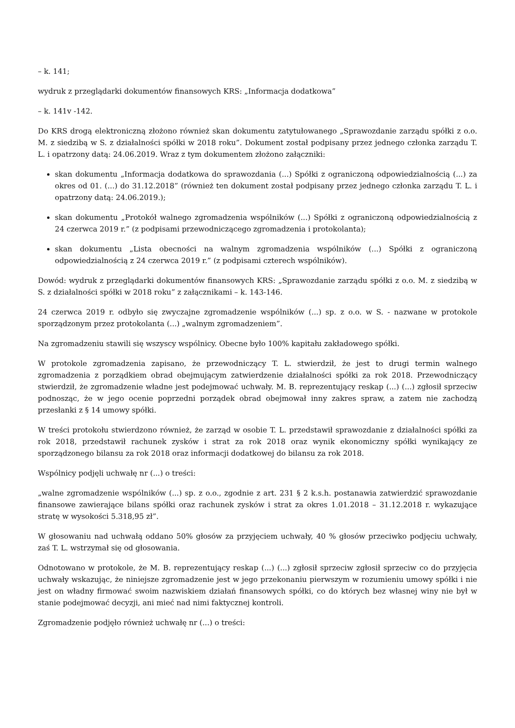– k. 141;
wydruk z przeglądarki dokumentów finansowych KRS: „Informacja dodatkowa”
– k. 141v -142.
Do KRS drogą elektroniczną złożono również skan dokumentu zatytułowanego „Sprawozdanie zarządu spółki z o.o. M. z siedzibą w S. z działalności spółki w 2018 roku”. Dokument został podpisany przez jednego członka zarządu T. L. i opatrzony datą: 24.06.2019. Wraz z tym dokumentem złożono załączniki:
skan dokumentu „Informacja dodatkowa do sprawozdania (...) Spółki z ograniczoną odpowiedzialnością (...) za okres od 01. (...) do 31.12.2018” (również ten dokument został podpisany przez jednego członka zarządu T. L. i opatrzony datą: 24.06.2019.);
skan dokumentu „Protokół walnego zgromadzenia wspólników (...) Spółki z ograniczoną odpowiedzialnością z 24 czerwca 2019 r.” (z podpisami przewodniczącego zgromadzenia i protokolanta);
skan dokumentu „Lista obecności na walnym zgromadzenia wspólników (...) Spółki z ograniczoną odpowiedzialnością z 24 czerwca 2019 r.” (z podpisami czterech wspólników).
Dowód: wydruk z przeglądarki dokumentów finansowych KRS: „Sprawozdanie zarządu spółki z o.o. M. z siedzibą w S. z działalności spółki w 2018 roku” z załącznikami – k. 143-146.
24 czerwca 2019 r. odbyło się zwyczajne zgromadzenie wspólników (...) sp. z o.o. w S. - nazwane w protokole sporządzonym przez protokolanta (...) „walnym zgromadzeniem”.
Na zgromadzeniu stawili się wszyscy wspólnicy. Obecne było 100% kapitału zakładowego spółki.
W protokole zgromadzenia zapisano, że przewodniczący T. L. stwierdził, że jest to drugi termin walnego zgromadzenia z porządkiem obrad obejmującym zatwierdzenie działalności spółki za rok 2018. Przewodniczący stwierdził, że zgromadzenie władne jest podejmować uchwały. M. B. reprezentujący reskap (...) (...) zgłosił sprzeciw podnosząc, że w jego ocenie poprzedni porządek obrad obejmował inny zakres spraw, a zatem nie zachodzą przesłanki z § 14 umowy spółki.
W treści protokołu stwierdzono również, że zarząd w osobie T. L. przedstawił sprawozdanie z działalności spółki za rok 2018, przedstawił rachunek zysków i strat za rok 2018 oraz wynik ekonomiczny spółki wynikający ze sporządzonego bilansu za rok 2018 oraz informacji dodatkowej do bilansu za rok 2018.
Wspólnicy podjęli uchwałę nr (...) o treści:
„walne zgromadzenie wspólników (...) sp. z o.o., zgodnie z art. 231 § 2 k.s.h. postanawia zatwierdzić sprawozdanie finansowe zawierające bilans spółki oraz rachunek zysków i strat za okres 1.01.2018 – 31.12.2018 r. wykazujące stratę w wysokości 5.318,95 zł”.
W głosowaniu nad uchwałą oddano 50% głosów za przyjęciem uchwały, 40 % głosów przeciwko podjęciu uchwały, zaś T. L. wstrzymał się od głosowania.
Odnotowano w protokole, że M. B. reprezentujący reskap (...) (...) zgłosił sprzeciw zgłosił sprzeciw co do przyjęcia uchwały wskazując, że niniejsze zgromadzenie jest w jego przekonaniu pierwszym w rozumieniu umowy spółki i nie jest on władny firmować swoim nazwiskiem działań finansowych spółki, co do których bez własnej winy nie był w stanie podejmować decyzji, ani mieć nad nimi faktycznej kontroli.
Zgromadzenie podjęło również uchwałę nr (...) o treści: